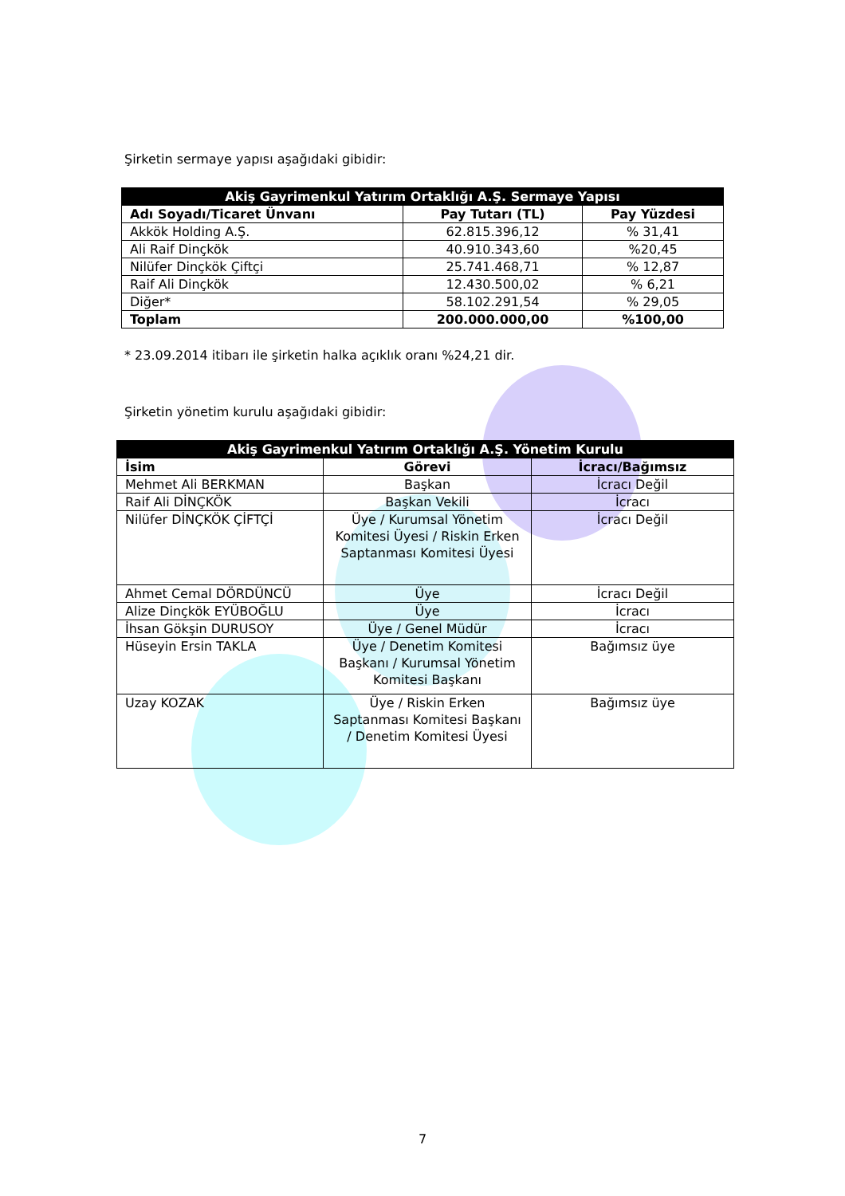Şirketin sermaye yapısı aşağıdaki gibidir:
| Akiş Gayrimenkul Yatırım Ortaklığı A.Ş. Sermaye Yapısı | | |
| --- | --- | --- |
| Adı Soyadı/Ticaret Ünvanı | Pay Tutarı (TL) | Pay Yüzdesi |
| Akkök Holding A.Ş. | 62.815.396,12 | % 31,41 |
| Ali Raif Dinçkök | 40.910.343,60 | %20,45 |
| Nilüfer Dinçkök Çiftçi | 25.741.468,71 | % 12,87 |
| Raif Ali Dinçkök | 12.430.500,02 | % 6,21 |
| Diğer* | 58.102.291,54 | % 29,05 |
| Toplam | 200.000.000,00 | %100,00 |
* 23.09.2014 itibarı ile şirketin halka açıklık oranı %24,21 dir.
Şirketin yönetim kurulu aşağıdaki gibidir:
| Akiş Gayrimenkul Yatırım Ortaklığı A.Ş. Yönetim Kurulu | | |
| --- | --- | --- |
| İsim | Görevi | İcracı/Bağımsız |
| Mehmet Ali BERKMAN | Başkan | İcracı Değil |
| Raif Ali DİNÇKÖK | Başkan Vekili | İcracı |
| Nilüfer DİNÇKÖK ÇİFTÇİ | Üye / Kurumsal Yönetim Komitesi Üyesi / Riskin Erken Saptanması Komitesi Üyesi | İcracı Değil |
| Ahmet Cemal DÖRDÜNCÜ | Üye | İcracı Değil |
| Alize Dinçkök EYÜBOĞLU | Üye | İcracı |
| İhsan Gökşin DURUSOY | Üye / Genel Müdür | İcracı |
| Hüseyin Ersin TAKLA | Üye / Denetim Komitesi Başkanı / Kurumsal Yönetim Komitesi Başkanı | Bağımsız üye |
| Uzay KOZAK | Üye / Riskin Erken Saptanması Komitesi Başkanı / Denetim Komitesi Üyesi | Bağımsız üye |
7